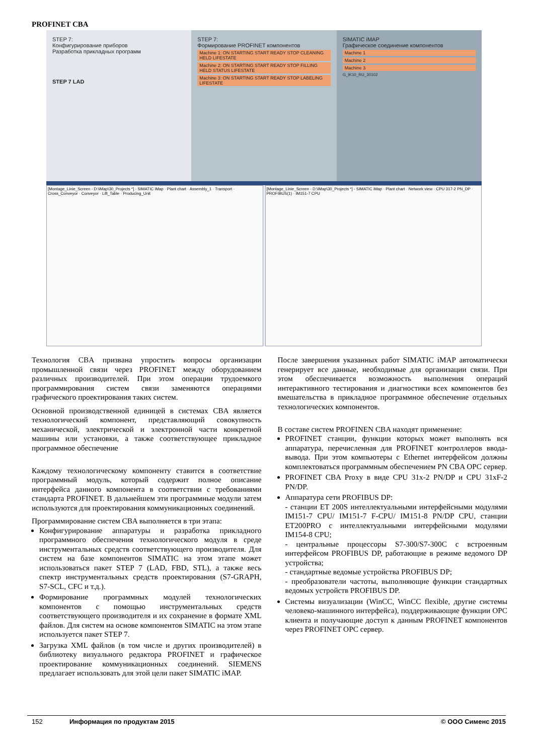PROFINET CBA
STEP 7:
Конфигурирование приборов
Разработка прикладных программ
STEP 7 LAD
STEP 7:
Формирование PROFINET компонентов
Machine 1: ON STARTING START READY STOP CLEANING HELD LIFESTATE
Machine 2: ON STARTING START READY STOP FILLING HELD STATUS LIFESTATE
Machine 3: ON STARTING START READY STOP LABELING LIFESTATE
SIMATIC iMAP
Графическое соединение компонентов
Machine 1
Machine 2
Machine 3
G_IK10_RU_30102
[Montage_Linie_Screen - D:\iMap\30_Projects *] - SIMATIC iMap · Plant chart · Assembly_1 · Transport · Cross_Conveyor · Conveyor · Lift_Table · Producing_Unit
[Montage_Linie_Screen - D:\iMap\30_Projects *] - SIMATIC iMap · Plant chart · Network view · CPU 317-2 PN_DP · PROFIBUS(1) · IM151-7 CPU
Технология CBA призвана упростить вопросы организации промышленной связи через PROFINET между оборудованием различных производителей. При этом операции трудоемкого программирования систем связи заменяются операциями графического проектирования таких систем.
Основной производственной единицей в системах CBA является технологический компонент, представляющий совокупность механической, электрической и электронной части конкретной машины или установки, а также соответствующее прикладное программное обеспечение
Каждому технологическому компоненту ставится в соответствие программный модуль, который содержит полное описание интерфейса данного компонента в соответствии с требованиями стандарта PROFINET. В дальнейшем эти программные модули затем используются для проектирования коммуникационных соединений.
Программирование систем CBA выполняется в три этапа:
Конфигурирование аппаратуры и разработка прикладного программного обеспечения технологического модуля в среде инструментальных средств соответствующего производителя. Для систем на базе компонентов SIMATIC на этом этапе может использоваться пакет STEP 7 (LAD, FBD, STL), а также весь спектр инструментальных средств проектирования (S7-GRAPH, S7-SCL, CFC и т.д.).
Формирование программных модулей технологических компонентов с помощью инструментальных средств соответствующего производителя и их сохранение в формате XML файлов. Для систем на основе компонентов SIMATIC на этом этапе используется пакет STEP 7.
Загрузка XML файлов (в том числе и других производителей) в библиотеку визуального редактора PROFINET и графическое проектирование коммуникационных соединений. SIEMENS предлагает использовать для этой цели пакет SIMATIC iMAP.
После завершения указанных работ SIMATIC iMAP автоматически генерирует все данные, необходимые для организации связи. При этом обеспечивается возможность выполнения операций интерактивного тестирования и диагностики всех компонентов без вмешательства в прикладное программное обеспечение отдельных технологических компонентов.
В составе систем PROFINEN CBA находят применение:
PROFINET станции, функции которых может выполнять вся аппаратура, перечисленная для PROFINET контроллеров ввода-вывода. При этом компьютеры с Ethernet интерфейсом должны комплектоваться программным обеспечением PN CBA OPC сервер.
PROFINET CBA Proxy в виде CPU 31x-2 PN/DP и CPU 31xF-2 PN/DP.
Аппаратура сети PROFIBUS DP:
- станции ET 200S интеллектуальными интерфейсными модулями IM151-7 CPU/ IM151-7 F-CPU/ IM151-8 PN/DP CPU, станции ET200PRO с интеллектуальными интерфейсными модулями IM154-8 CPU;
- центральные процессоры S7-300/S7-300C с встроенным интерфейсом PROFIBUS DP, работающие в режиме ведомого DP устройства;
- стандартные ведомые устройства PROFIBUS DP;
- преобразователи частоты, выполняющие функции стандартных ведомых устройств PROFIBUS DP.
Системы визуализации (WinCC, WinCC flexible, другие системы человеко-машинного интерфейса), поддерживающие функции OPC клиента и получающие доступ к данным PROFINET компонентов через PROFINET OPC сервер.
152 Информация по продуктам 2015 © ООО Сименс 2015